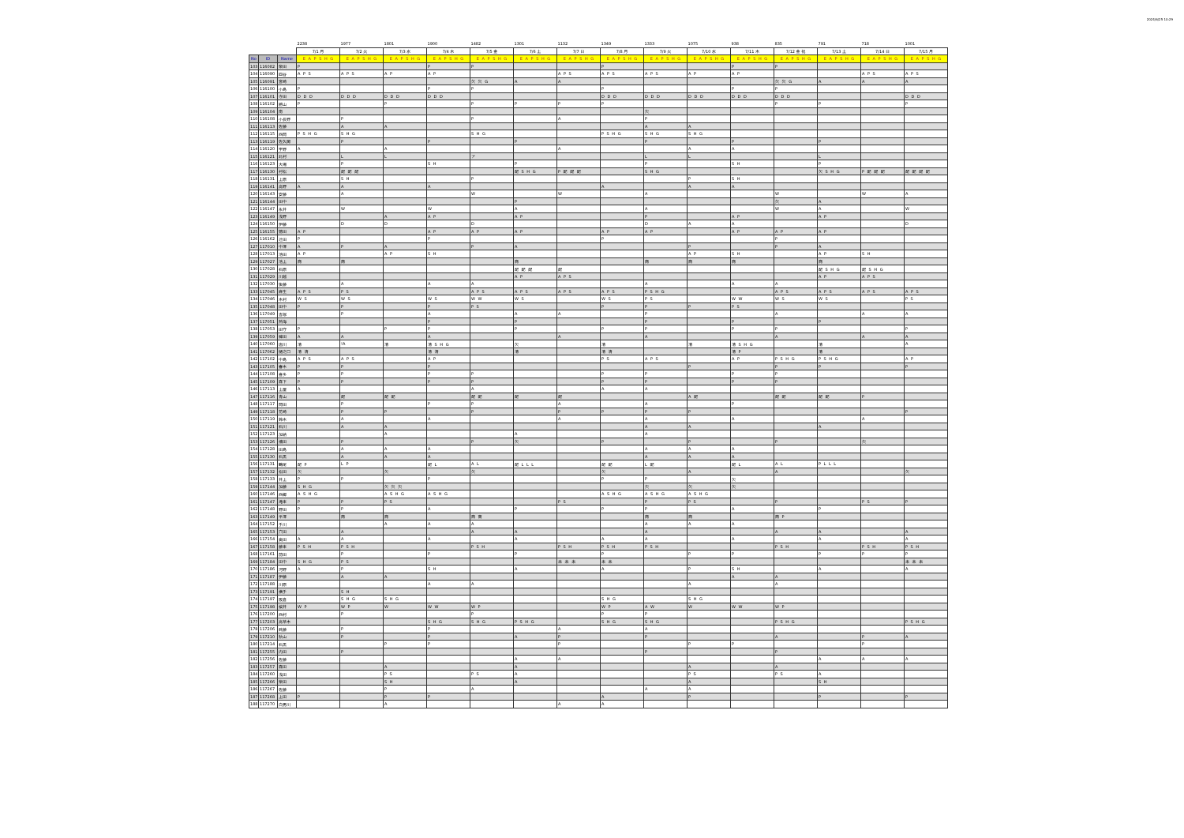2024/6/25 10:29
| | | | 2238 | 1977 | 1801 | 1900 | 1482 | 1301 | 1132 | 1349 | 1333 | 1075 | 938 | 835 | 791 | 718 | 1001 |
| --- | --- | --- | --- | --- | --- | --- | --- | --- | --- | --- | --- | --- | --- | --- | --- | --- | --- |
| | | | 7/1 月 | 7/2 火 | 7/3 水 | 7/4 木 | 7/5 金 | 7/6 土 | 7/7 日 | 7/8 月 | 7/9 火 | 7/10 水 | 7/11 木 | 7/12 金 祝 | 7/13 土 | 7/14 日 | 7/15 月 |
| No | ID | Name | E A P S H G | E A P S H G | E A P S H G | E A P S H G | E A P S H G | E A P S H G | E A P S H G | E A P S H G | E A P S H G | E A P S H G | E A P S H G | E A P S H G | E A P S H G | E A P S H G | E A P S H G |
| 103 | 116082 | 柴田 | P | | | P | P | | | P | | | P | P | | | |
| 104 | 116090 | 四谷 | A P S | A P S | A P | A P | | | A P S | A P S | A P S | A P | A P | | | A P S | A P S |
| 105 | 116091 | 宮崎 | | | | | 欠 欠 G | A | A | | | | | 欠 欠 G | A | A | A |
| 106 | 116100 | 小島 | P | | | P | P | | | P | | | P | P | | | |
| 107 | 116101 | 寺田 | D D D | D D D | D D D | D D D | | | | D D D | D D D | D D D | D D D | D D D | | | D D D |
| 108 | 116102 | 勝山 | P | | P | | P | P | P | P | | | | P | P | | P |
| 109 | 116104 | 南 | | | | | | | | | 欠 | | | | | | |
| 110 | 116108 | 小長野 | | P | | | P | | A | | P | | | | | | |
| 111 | 116113 | 佐藤 | | A | A | | | | | | A | A | | | | | |
| 112 | 116115 | 西岡 | P S H G | S H G | | | S H G | | | P S H G | S H G | S H G | | | | | |
| 113 | 116119 | 佐久間 | | P | | P | | P | | | P | | P | | P | | |
| 114 | 116120 | 宇野 | A | | A | | | | A | | | A | A | | | | |
| 115 | 116121 | 北村 | | L | L | | ア | | | | L | L | | | L | | |
| 116 | 116123 | 大場 | | P | | S H | | P | | | P | | S H | | P | | |
| 117 | 116130 | 村松 | | 配 配 配 | | | | 配 S H G | P 配 配 配 | | S H G | | | | 欠 S H G | P 配 配 配 | 配 配 配 配 |
| 118 | 116131 | 上原 | | S H | | | P | | | | | P | S H | | | | |
| 119 | 116141 | 高野 | A | A | | A | | | | A | | A | A | | | | |
| 120 | 116143 | 安藤 | | A | | | W | | W | | A | | | W | | W | A |
| 121 | 116144 | 田中 | | | | | | P | | | | | | 欠 | A | | |
| 122 | 116147 | 永井 | | W | | W | | A | | | A | | | W | A | | W |
| 123 | 116149 | 浅野 | | | A | A P | | A P | | | P | | A P | | A P | | |
| 124 | 116150 | 伊藤 | | D | D | | D | | | | D | A | A | | | | D |
| 125 | 116155 | 徳田 | A P | | | A P | A P | A P | | A P | A P | | A P | A P | A P | | |
| 126 | 116162 | 辻田 | P | | | P | | | | P | | | | P | | | |
| 127 | 117010 | 中澤 | A | P | A | | P | A | | | | P | | P | A | | |
| 128 | 117013 | 池田 | A P | | A P | S H | | | | | | A P | S H | | A P | S H | |
| 129 | 117027 | 池上 | 商 | 商 | | | | 商 | | | 商 | 商 | 商 | | 商 | | |
| 130 | 117028 | 石原 | | | | | | 配 配 配 | 配 | | | | | | 配 S H G | 配 S H G | |
| 131 | 117029 | 川越 | | | | | | A P | A P S | | | | | | A P | A P S | |
| 132 | 117030 | 後藤 | | A | | A | A | | | | A | | A | A | | | |
| 133 | 117045 | 麻生 | A P S | P S | | | A P S | A P S | A P S | A P S | P S H G | | | A P S | A P S | A P S | A P S |
| 134 | 117046 | 木村 | W S | W S | | W S | W W | W S | | W S | P S | | W W | W S | W S | | P S |
| 135 | 117048 | 田中 | P | P | | P | P S | | | P | P | P | P S | | | | |
| 136 | 117049 | 吉塚 | | P | | A | | A | A | | P | | | A | | A | A |
| 137 | 117051 | 熱海 | | | | P | | P | | | P | | P | | P | | |
| 138 | 117053 | 田守 | P | | P | P | | P | | P | P | | P | P | | | P |
| 139 | 117059 | 稗田 | A | A | | A | | | A | | A | | | A | | A | A |
| 140 | 117060 | 唐川 | 清 | !A | 清 | 清 S H G | | 欠 | | 清 | | 清 | 清 S H G | | 清 | | A |
| 141 | 117062 | 樋之口 | 清 清 | | | 清 清 | | 清 | | 清 清 | | | 清 P | | 清 | | |
| 142 | 117102 | 中島 | A P S | A P S | | A P | | | | P S | A P S | | A P | P S H G | P S H G | | A P |
| 143 | 117105 | 春木 | P | P | | P | | | | | | P | | P | P | | P |
| 144 | 117108 | 喜多 | P | P | | P | P | | | P | P | | P | P | | | |
| 145 | 117109 | 森下 | P | P | | P | P | | | P | P | | P | P | | | |
| 146 | 117113 | 土屋 | A | | | | A | | | A | A | | | | | | |
| 147 | 117116 | 青山 | | 配 | 配 配 | | 配 配 | 配 | 配 | | | A 配 | | 配 配 | 配 配 | P | |
| 148 | 117117 | 岡田 | | P | | P | P | | A | | A | | P | | | | |
| 149 | 117118 | 花崎 | | P | P | | P | | P | P | P | P | | | | | P |
| 150 | 117119 | 鈴木 | | A | | A | | | A | | A | | A | | | A | |
| 151 | 117121 | 石川 | | A | A | | | | | | A | A | | | A | | |
| 152 | 117123 | 加納 | | | A | | | A | | | A | | | | | | |
| 153 | 117126 | 楠田 | | P | | | P | 欠 | | P | | P | | P | | 欠 | |
| 154 | 117128 | 田島 | | A | A | A | | | | | A | A | A | | | | |
| 155 | 117130 | 石黒 | | A | A | A | | | | | A | A | A | | | | |
| 156 | 117131 | 鶴尾 | 配 P | L P | | 配 L | A L | 配 L L L | | 配 配 | L 配 | | 配 L | A L | P L L L | | |
| 157 | 117132 | 松田 | 欠 | | 欠 | | 欠 | | | 欠 | | A | | A | | | 欠 |
| 158 | 117133 | 井上 | P | P | | P | | | | P | P | | 欠 | | | | |
| 159 | 117144 | 加藤 | S H G | | 欠 欠 欠 | | | | | | 欠 | 欠 | 欠 | | | | |
| 160 | 117146 | 西郷 | A S H G | | A S H G | A S H G | | | | A S H G | A S H G | A S H G | | | | | |
| 161 | 117147 | 滝本 | P | P | P S | | | | P S | | P | P S | | P | | P S | P |
| 162 | 117148 | 野田 | P | P | | A | | P | | P | P | | A | | P | | |
| 163 | 117149 | 平澤 | | 商 | 商 | | 商 商 | | | | 商 | 商 | | 商 P | | | |
| 164 | 117152 | 手川 | | | A | A | A | | | | A | A | A | | | | |
| 165 | 117153 | 穴田 | | A | | | A | A | | | A | | | A | A | | A |
| 166 | 117154 | 奥田 | A | A | | A | | A | | A | A | | A | | A | | A |
| 167 | 117158 | 藤本 | P S H | P S H | | | P S H | | P S H | P S H | P S H | | | P S H | | P S H | P S H |
| 168 | 117161 | 前田 | | P | | P | | P | | P | | P | P | | P | P | P |
| 169 | 117184 | 田中 | S H G | P S | | | | | 未 未 未 | 未 未 | | | | | | | 未 未 未 |
| 170 | 117186 | 河野 | A | P | | S H | | A | | A | | P | S H | | A | | A |
| 171 | 117187 | 伊藤 | | A | A | | | | | | | | A | A | | | |
| 172 | 117188 | 川原 | | | | A | A | | | | | A | | A | | | |
| 173 | 117191 | 横手 | | S H | | | | | | | | | | | | | |
| 174 | 117197 | 阪倉 | | S H G | S H G | | | | | S H G | | S H G | | | | | |
| 175 | 117198 | 桜井 | W P | W P | W | W W | W P | | | W P | A W | W | W W | W P | | | |
| 176 | 117200 | 西村 | | P | | | P | | | P | P | | | | | | |
| 177 | 117203 | 高草木 | | | | S H G | S H G | P S H G | | S H G | S H G | | | P S H G | | | P S H G |
| 178 | 117206 | 武藤 | | P | | P | | | A | | A | | | | | | |
| 179 | 117210 | 秋山 | | P | | P | | A | P | | P | | | A | | P | A |
| 180 | 117214 | 石黒 | | | P | P | | | P | | | P | P | | | P | |
| 181 | 117255 | 内田 | | P | | | | | | | P | | | P | | | |
| 182 | 117256 | 佐藤 | | | | | | A | A | | | | | | A | A | A |
| 183 | 117257 | 森田 | | | A | | | A | | | | A | | A | | | |
| 184 | 117260 | 浅田 | | | P S | | P S | A | | | | P S | | P S | A | | |
| 185 | 117266 | 柴田 | | | S H | | | A | | | | A | | | S H | | |
| 186 | 117267 | 佐藤 | | | P | | A | | | | A | A | | | | | |
| 187 | 117268 | 上田 | P | | P | P | | | | A | | P | | | P | | P |
| 188 | 117270 | 白男川 | | | A | | | | A | A | | | | | | | |